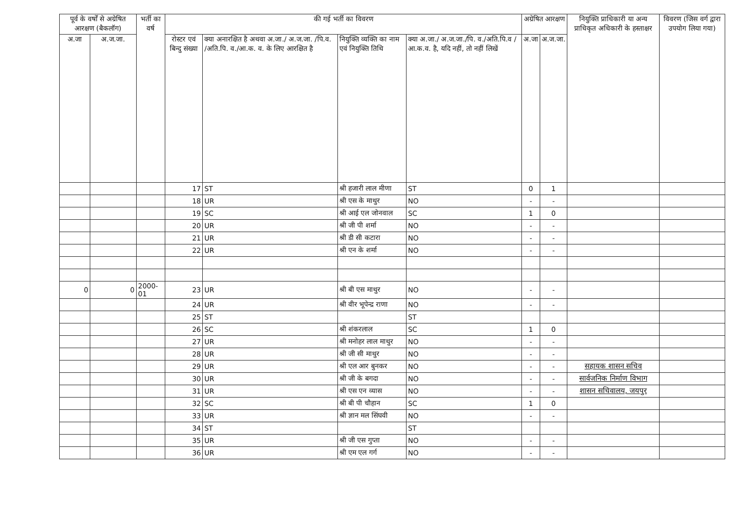| पूर्व के वर्षों से अग्रेषित आरक्षण (बैकलॉग) | | भर्ती का वर्ष | की गई भर्ती का विवरण | | | | अग्रेषित आरक्षण | | नियुक्ति प्राधिकारी या अन्य प्राधिकृत अधिकारी के हस्ताक्षर | विवरण (जिस वर्ग द्वारा उपयोग लिया गया) |
| --- | --- | --- | --- | --- | --- | --- | --- | --- | --- | --- |
| अ.जा | अ.ज.जा. | | रोस्टर एवं बिन्दु संख्या | क्या अनारक्षित है अथवा अ.जा./ अ.ज.जा. /पि.व. /अति.पि. व./आ.क. व. के लिए आरक्षित है | नियुक्ति व्यक्ति का नाम एवं नियुक्ति तिथि | क्या अ.जा./ अ.ज.जा./पि. व./अति.पि.व /आ.क.व. है, यदि नहीं, तो नहीं लिखें | अ.जा | अ.ज.जा. | | |
| | | | 17 | ST | श्री हजारी लाल मीणा | ST | 0 | 1 | | |
| | | | 18 | UR | श्री एस के माथुर | NO | - | - | | |
| | | | 19 | SC | श्री आई एल जोनवाल | SC | 1 | 0 | | |
| | | | 20 | UR | श्री जी पी शर्मा | NO | - | - | | |
| | | | 21 | UR | श्री डी सी कटारा | NO | - | - | | |
| | | | 22 | UR | श्री एन के शर्मा | NO | - | - | | |
| 0 | 0 | 2000-01 | 23 | UR | श्री बी एस माथुर | NO | - | - | | |
| | | | 24 | UR | श्री वीर भूपेन्द्र राणा | NO | - | - | | |
| | | | 25 | ST | | ST | | | | |
| | | | 26 | SC | श्री शंकरलाल | SC | 1 | 0 | | |
| | | | 27 | UR | श्री मनोहर लाल माथुर | NO | - | - | | |
| | | | 28 | UR | श्री जी सी माथुर | NO | - | - | | |
| | | | 29 | UR | श्री एल आर बुनकर | NO | - | - | सहायक शासन सचिव | |
| | | | 30 | UR | श्री जी के बगदा | NO | - | - | सार्वजनिक निर्माण विभाग | |
| | | | 31 | UR | श्री एस एन व्यास | NO | - | - | शासन सचिवालय, जयपुर | |
| | | | 32 | SC | श्री बी पी चौहान | SC | 1 | 0 | | |
| | | | 33 | UR | श्री ज्ञान मल सिंघवी | NO | - | - | | |
| | | | 34 | ST | | ST | | | | |
| | | | 35 | UR | श्री जी एस गुप्ता | NO | - | - | | |
| | | | 36 | UR | श्री एम एल गर्ग | NO | - | - | | |